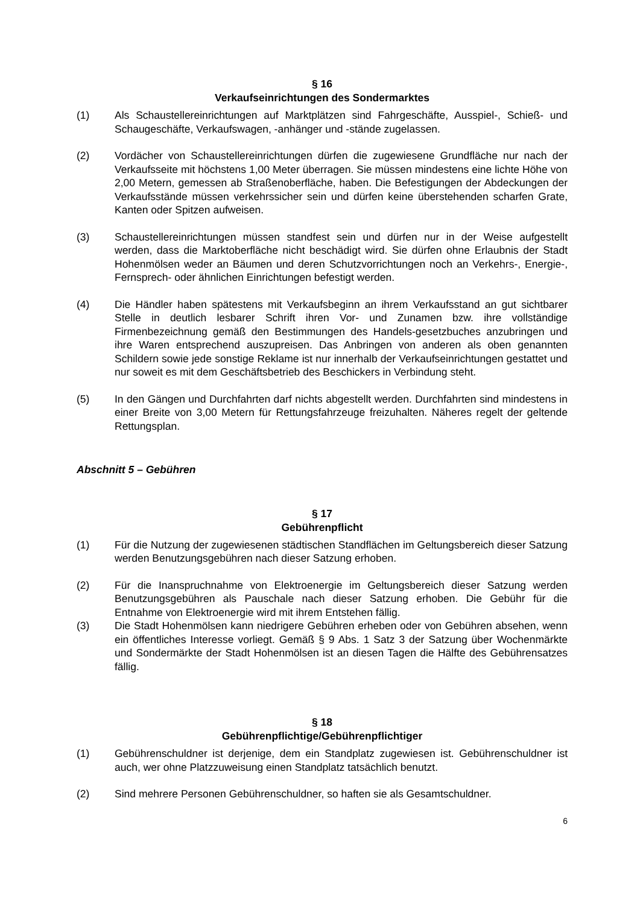§ 16
Verkaufseinrichtungen des Sondermarktes
(1) Als Schaustellereinrichtungen auf Marktplätzen sind Fahrgeschäfte, Ausspiel-, Schieß- und Schaugeschäfte, Verkaufswagen, -anhänger und -stände zugelassen.
(2) Vordächer von Schaustellereinrichtungen dürfen die zugewiesene Grundfläche nur nach der Verkaufsseite mit höchstens 1,00 Meter überragen. Sie müssen mindestens eine lichte Höhe von 2,00 Metern, gemessen ab Straßenoberfläche, haben. Die Befestigungen der Abdeckungen der Verkaufsstände müssen verkehrssicher sein und dürfen keine überstehenden scharfen Grate, Kanten oder Spitzen aufweisen.
(3) Schaustellereinrichtungen müssen standfest sein und dürfen nur in der Weise aufgestellt werden, dass die Marktoberfläche nicht beschädigt wird. Sie dürfen ohne Erlaubnis der Stadt Hohenmölsen weder an Bäumen und deren Schutzvorrichtungen noch an Verkehrs-, Energie-, Fernsprech- oder ähnlichen Einrichtungen befestigt werden.
(4) Die Händler haben spätestens mit Verkaufsbeginn an ihrem Verkaufsstand an gut sichtbarer Stelle in deutlich lesbarer Schrift ihren Vor- und Zunamen bzw. ihre vollständige Firmenbezeichnung gemäß den Bestimmungen des Handels-gesetzbuches anzubringen und ihre Waren entsprechend auszupreisen. Das Anbringen von anderen als oben genannten Schildern sowie jede sonstige Reklame ist nur innerhalb der Verkaufseinrichtungen gestattet und nur soweit es mit dem Geschäftsbetrieb des Beschickers in Verbindung steht.
(5) In den Gängen und Durchfahrten darf nichts abgestellt werden. Durchfahrten sind mindestens in einer Breite von 3,00 Metern für Rettungsfahrzeuge freizuhalten. Näheres regelt der geltende Rettungsplan.
Abschnitt 5 – Gebühren
§ 17
Gebührenpflicht
(1) Für die Nutzung der zugewiesenen städtischen Standflächen im Geltungsbereich dieser Satzung werden Benutzungsgebühren nach dieser Satzung erhoben.
(2) Für die Inanspruchnahme von Elektroenergie im Geltungsbereich dieser Satzung werden Benutzungsgebühren als Pauschale nach dieser Satzung erhoben. Die Gebühr für die Entnahme von Elektroenergie wird mit ihrem Entstehen fällig.
(3) Die Stadt Hohenmölsen kann niedrigere Gebühren erheben oder von Gebühren absehen, wenn ein öffentliches Interesse vorliegt. Gemäß § 9 Abs. 1 Satz 3 der Satzung über Wochenmärkte und Sondermärkte der Stadt Hohenmölsen ist an diesen Tagen die Hälfte des Gebührensatzes fällig.
§ 18
Gebührenpflichtige/Gebührenpflichtiger
(1) Gebührenschuldner ist derjenige, dem ein Standplatz zugewiesen ist. Gebührenschuldner ist auch, wer ohne Platzzuweisung einen Standplatz tatsächlich benutzt.
(2) Sind mehrere Personen Gebührenschuldner, so haften sie als Gesamtschuldner.
6